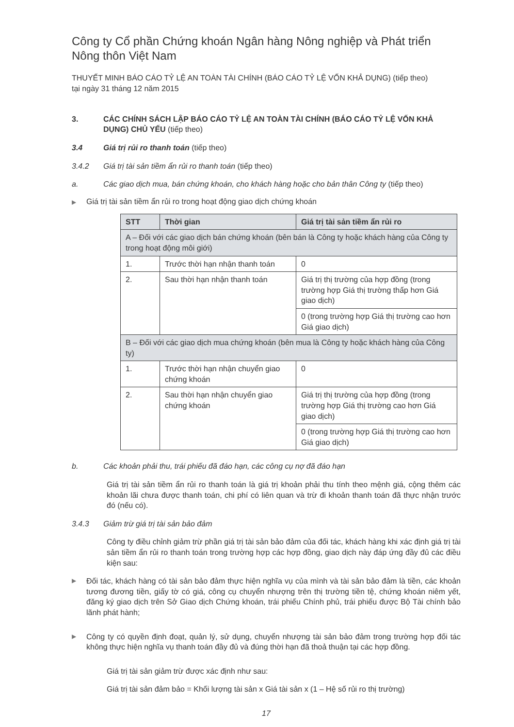Công ty Cổ phần Chứng khoán Ngân hàng Nông nghiệp và Phát triển Nông thôn Việt Nam
THUYẾT MINH BÁO CÁO TỶ LỆ AN TOÀN TÀI CHÍNH (BÁO CÁO TỶ LỆ VỐN KHẢ DỤNG) (tiếp theo)
tại ngày 31 tháng 12 năm 2015
3. CÁC CHÍNH SÁCH LẬP BÁO CÁO TỶ LỆ AN TOÀN TÀI CHÍNH (BÁO CÁO TỶ LỆ VỐN KHẢ DỤNG) CHỦ YẾU (tiếp theo)
3.4 Giá trị rủi ro thanh toán (tiếp theo)
3.4.2 Giá trị tài sản tiềm ẩn rủi ro thanh toán (tiếp theo)
a. Các giao dịch mua, bán chứng khoán, cho khách hàng hoặc cho bản thân Công ty (tiếp theo)
▶
Giá trị tài sản tiềm ẩn rủi ro trong hoạt động giao dịch chứng khoán
| STT | Thời gian | Giá trị tài sản tiềm ẩn rủi ro |
| --- | --- | --- |
| A – Đối với các giao dịch bán chứng khoán (bên bán là Công ty hoặc khách hàng của Công ty trong hoạt động môi giới) | | |
| 1. | Trước thời hạn nhận thanh toán | 0 |
| 2. | Sau thời hạn nhận thanh toán | Giá trị thị trường của hợp đồng (trong trường hợp Giá thị trường thấp hơn Giá giao dịch) |
| | | 0 (trong trường hợp Giá thị trường cao hơn Giá giao dịch) |
| B – Đối với các giao dịch mua chứng khoán (bên mua là Công ty hoặc khách hàng của Công ty) | | |
| 1. | Trước thời hạn nhận chuyển giao chứng khoán | 0 |
| 2. | Sau thời hạn nhận chuyển giao chứng khoán | Giá trị thị trường của hợp đồng (trong trường hợp Giá thị trường cao hơn Giá giao dịch) |
| | | 0 (trong trường hợp Giá thị trường cao hơn Giá giao dịch) |
b. Các khoản phải thu, trái phiếu đã đáo hạn, các công cụ nợ đã đáo hạn
Giá trị tài sản tiềm ẩn rủi ro thanh toán là giá trị khoản phải thu tính theo mệnh giá, cộng thêm các khoản lãi chưa được thanh toán, chi phí có liên quan và trừ đi khoản thanh toán đã thực nhận trước đó (nếu có).
3.4.3 Giảm trừ giá trị tài sản bảo đảm
Công ty điều chỉnh giảm trừ phần giá trị tài sản bảo đảm của đối tác, khách hàng khi xác định giá trị tài sản tiềm ẩn rủi ro thanh toán trong trường hợp các hợp đồng, giao dịch này đáp ứng đầy đủ các điều kiện sau:
▶
Đối tác, khách hàng có tài sản bảo đảm thực hiện nghĩa vụ của mình và tài sản bảo đảm là tiền, các khoản tương đương tiền, giấy tờ có giá, công cụ chuyển nhượng trên thị trường tiền tệ, chứng khoán niêm yết, đăng ký giao dịch trên Sở Giao dịch Chứng khoán, trái phiếu Chính phủ, trái phiếu được Bộ Tài chính bảo lãnh phát hành;
▶
Công ty có quyền định đoạt, quản lý, sử dụng, chuyển nhượng tài sản bảo đảm trong trường hợp đối tác không thực hiện nghĩa vụ thanh toán đầy đủ và đúng thời hạn đã thoả thuận tại các hợp đồng.
Giá trị tài sản giảm trừ được xác định như sau:
Giá trị tài sản đảm bảo = Khối lượng tài sản x Giá tài sản x (1 – Hệ số rủi ro thị trường)
17